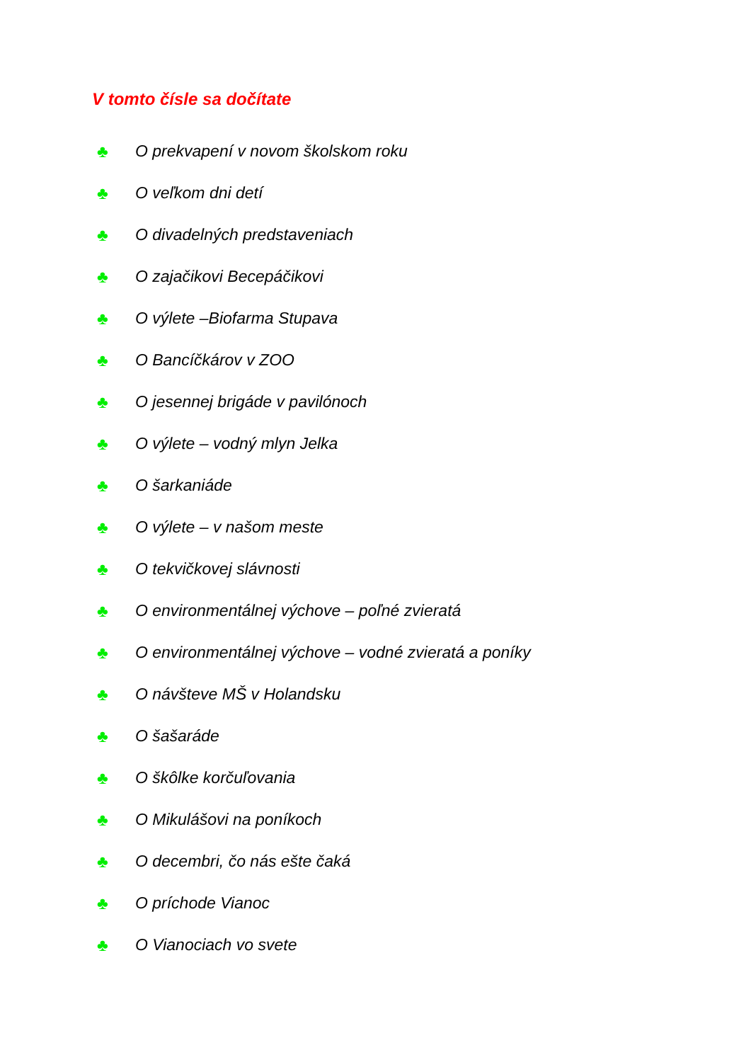V tomto čísle sa dočítate
♣ O prekvapení v novom školskom roku
♣ O veľkom dni detí
♣ O divadelných predstaveniach
♣ O zajačikovi Becepáčikovi
♣ O výlete –Biofarma Stupava
♣ O Bancíčkárov v ZOO
♣ O jesennej brigáde v pavilónoch
♣ O výlete – vodný mlyn Jelka
♣ O šarkaniáde
♣ O výlete – v našom meste
♣ O tekvičkovej slávnosti
♣ O environmentálnej výchove – poľné zvieratá
♣ O environmentálnej výchove – vodné zvieratá a poníky
♣ O návšteve MŠ v Holandsku
♣ O šašaráde
♣ O škôlke korčuľovania
♣ O Mikulášovi na poníkoch
♣ O decembri, čo nás ešte čaká
♣ O príchode Vianoc
♣ O Vianociach vo svete